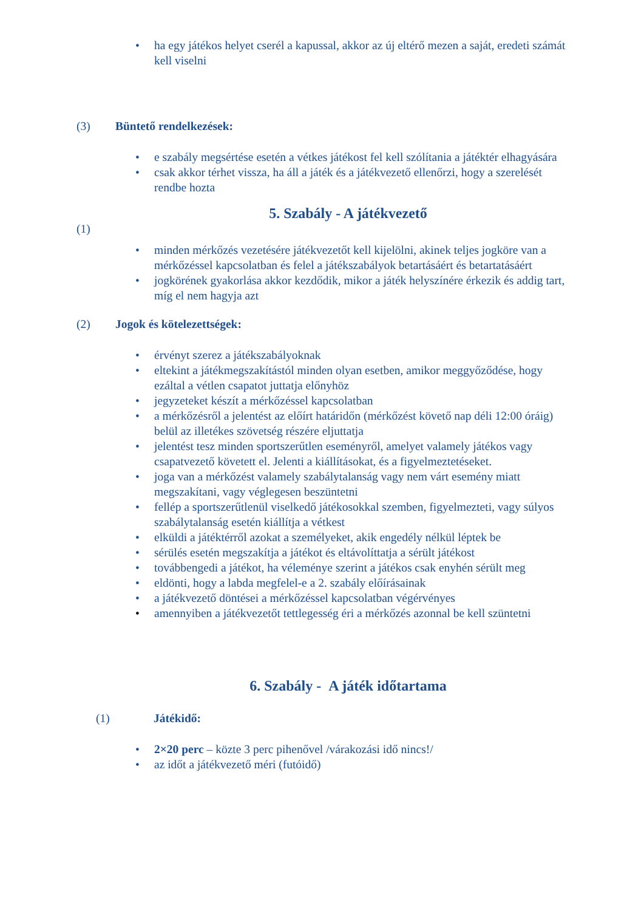• ha egy játékos helyet cserél a kapussal, akkor az új eltérő mezen a saját, eredeti számát kell viselni
(3) Büntető rendelkezések:
• e szabály megsértése esetén a vétkes játékost fel kell szólítania a játéktér elhagyására
• csak akkor térhet vissza, ha áll a játék és a játékvezető ellenőrzi, hogy a szerelését rendbe hozta
5. Szabály - A játékvezető
(1)
• minden mérkőzés vezetésére játékvezetőt kell kijelölni, akinek teljes jogköre van a mérkőzéssel kapcsolatban és felel a játékszabályok betartásáért és betartatásáért
• jogkörének gyakorlása akkor kezdődik, mikor a játék helyszínére érkezik és addig tart, míg el nem hagyja azt
(2) Jogok és kötelezettségek:
• érvényt szerez a játékszabályoknak
• eltekint a játékmegszakítástól minden olyan esetben, amikor meggyőződése, hogy ezáltal a vétlen csapatot juttatja előnyhöz
• jegyzeteket készít a mérkőzéssel kapcsolatban
• a mérkőzésről a jelentést az előírt határidőn (mérkőzést követő nap déli 12:00 óráig) belül az illetékes szövetség részére eljuttatja
• jelentést tesz minden sportszerűtlen eseményről, amelyet valamely játékos vagy csapatvezető követett el. Jelenti a kiállításokat, és a figyelmeztetéseket.
• joga van a mérkőzést valamely szabálytalanság vagy nem várt esemény miatt megszakítani, vagy véglegesen beszüntetni
• fellép a sportszerűtlenül viselkedő játékosokkal szemben, figyelmezteti, vagy súlyos szabálytalanság esetén kiállítja a vétkest
• elküldi a játéktérről azokat a személyeket, akik engedély nélkül léptek be
• sérülés esetén megszakítja a játékot és eltávolíttatja a sérült játékost
• továbbengedi a játékot, ha véleménye szerint a játékos csak enyhén sérült meg
• eldönti, hogy a labda megfelel-e a 2. szabály előírásainak
• a játékvezető döntései a mérkőzéssel kapcsolatban végérvényes
• amennyiben a játékvezetőt tettlegesség éri a mérkőzés azonnal be kell szüntetni
6. Szabály - A játék időtartama
(1) Játékidő:
• 2×20 perc – közte 3 perc pihenővel /várakozási idő nincs!/
• az időt a játékvezető méri (futóidő)